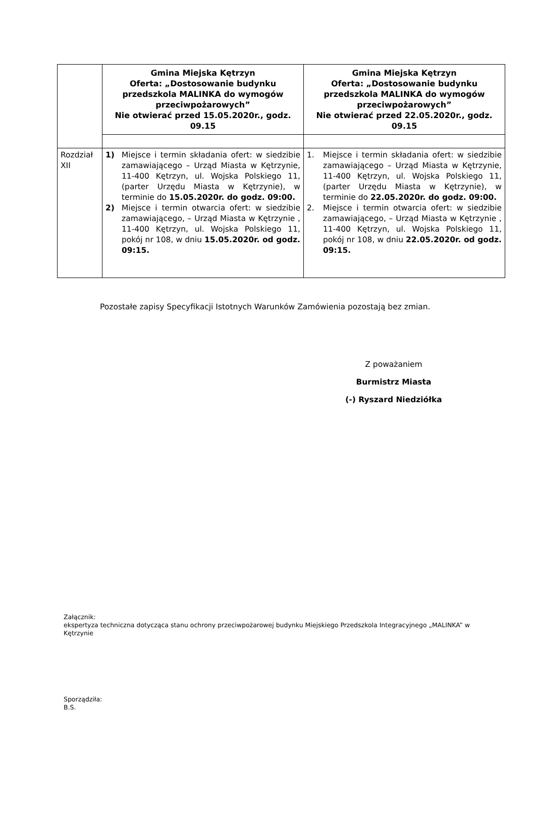| | Gmina Miejska Kętrzyn Oferta: „Dostosowanie budynku przedszkola MALINKA do wymogów przeciwpożarowych” Nie otwierać przed 15.05.2020r., godz. 09.15 | Gmina Miejska Kętrzyn Oferta: „Dostosowanie budynku przedszkola MALINKA do wymogów przeciwpożarowych” Nie otwierać przed 22.05.2020r., godz. 09.15 |
| Rozdział XII | 1) Miejsce i termin składania ofert: w siedzibie zamawiającego – Urząd Miasta w Kętrzynie, 11-400 Kętrzyn, ul. Wojska Polskiego 11, (parter Urzędu Miasta w Kętrzynie), w terminie do 15.05.2020r. do godz. 09:00. 2) Miejsce i termin otwarcia ofert: w siedzibie zamawiającego, – Urząd Miasta w Kętrzynie , 11-400 Kętrzyn, ul. Wojska Polskiego 11, pokój nr 108, w dniu 15.05.2020r. od godz. 09:15. | 1. Miejsce i termin składania ofert: w siedzibie zamawiającego – Urząd Miasta w Kętrzynie, 11-400 Kętrzyn, ul. Wojska Polskiego 11, (parter Urzędu Miasta w Kętrzynie), w terminie do 22.05.2020r. do godz. 09:00. 2. Miejsce i termin otwarcia ofert: w siedzibie zamawiającego, – Urząd Miasta w Kętrzynie , 11-400 Kętrzyn, ul. Wojska Polskiego 11, pokój nr 108, w dniu 22.05.2020r. od godz. 09:15. |
Pozostałe zapisy Specyfikacji Istotnych Warunków Zamówienia pozostają bez zmian.
Z poważaniem
Burmistrz Miasta
(-) Ryszard Niedziółka
Załącznik:
ekspertyza techniczna dotycząca stanu ochrony przeciwpożarowej budynku Miejskiego Przedszkola Integracyjnego „MALINKA” w Kętrzynie
Sporządziła:
B.S.